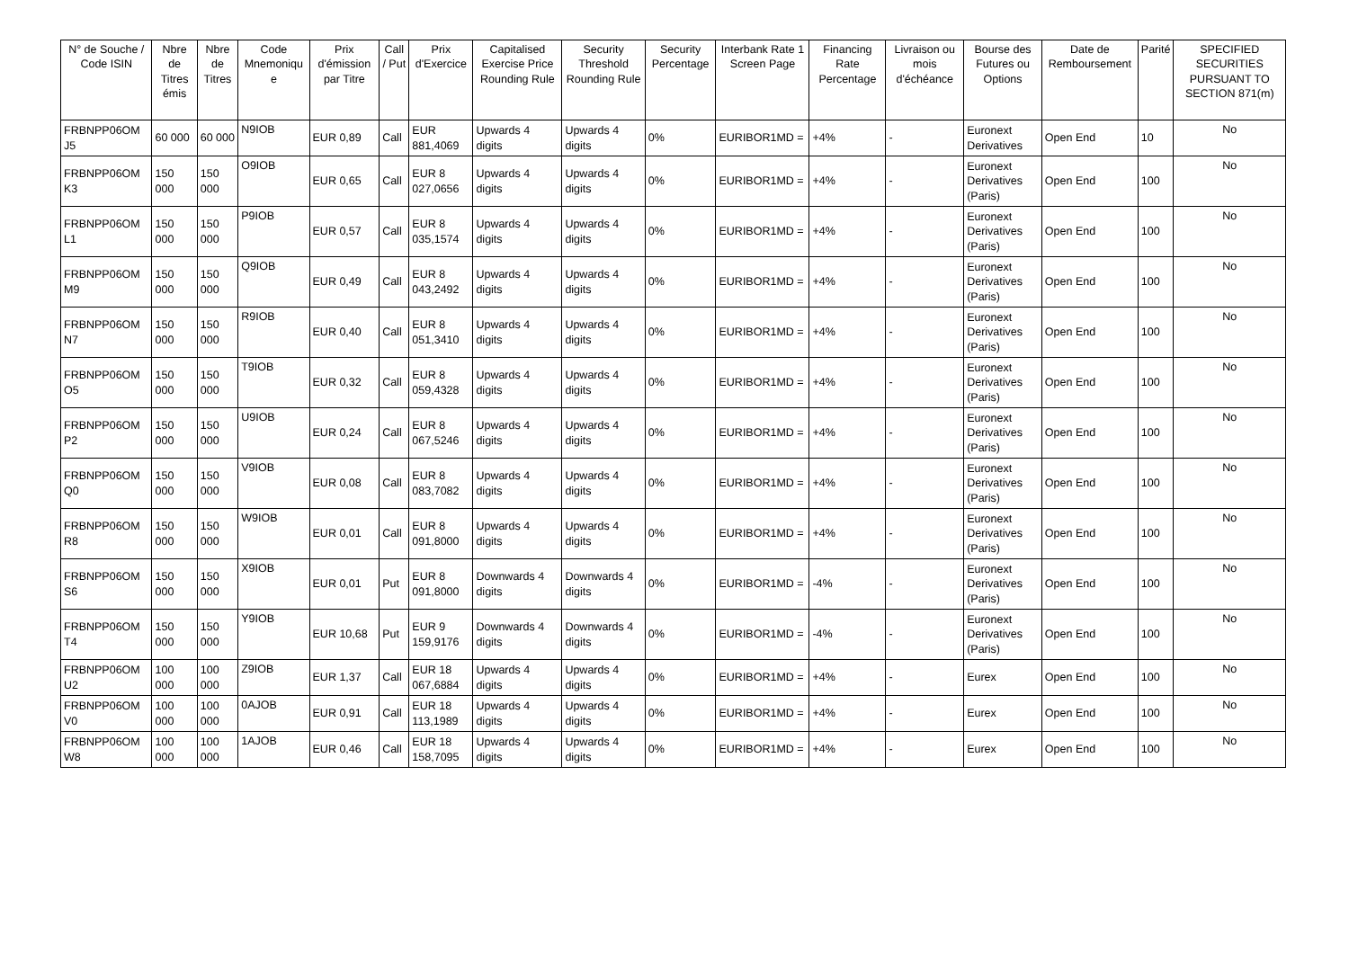| N° de Souche / Code ISIN | Nbre de Titres émis | Nbre de Titres | Code Mnemoniqu e | Prix d'émission par Titre | Call / Put | Prix d'Exercice | Capitalised Exercise Price Rounding Rule | Security Threshold Rounding Rule | Security Percentage | Interbank Rate 1 Screen Page | Financing Rate Percentage | Livraison ou mois d'échéance | Bourse des Futures ou Options | Date de Remboursement | Parité | SPECIFIED SECURITIES PURSUANT TO SECTION 871(m) |
| --- | --- | --- | --- | --- | --- | --- | --- | --- | --- | --- | --- | --- | --- | --- | --- | --- |
| FRBNPP06OM J5 | 60 000 | 60 000 | N9IOB | EUR 0,89 | Call | EUR 881,4069 | Upwards 4 digits | Upwards 4 digits | 0% | EURIBOR1MD = | +4% | - | Euronext Derivatives | Open End | 10 | No |
| FRBNPP06OM K3 | 150 000 | 150 000 | O9IOB | EUR 0,65 | Call | EUR 8 027,0656 | Upwards 4 digits | Upwards 4 digits | 0% | EURIBOR1MD = | +4% | - | Euronext Derivatives (Paris) | Open End | 100 | No |
| FRBNPP06OM L1 | 150 000 | 150 000 | P9IOB | EUR 0,57 | Call | EUR 8 035,1574 | Upwards 4 digits | Upwards 4 digits | 0% | EURIBOR1MD = | +4% | - | Euronext Derivatives (Paris) | Open End | 100 | No |
| FRBNPP06OM M9 | 150 000 | 150 000 | Q9IOB | EUR 0,49 | Call | EUR 8 043,2492 | Upwards 4 digits | Upwards 4 digits | 0% | EURIBOR1MD = | +4% | - | Euronext Derivatives (Paris) | Open End | 100 | No |
| FRBNPP06OM N7 | 150 000 | 150 000 | R9IOB | EUR 0,40 | Call | EUR 8 051,3410 | Upwards 4 digits | Upwards 4 digits | 0% | EURIBOR1MD = | +4% | - | Euronext Derivatives (Paris) | Open End | 100 | No |
| FRBNPP06OM O5 | 150 000 | 150 000 | T9IOB | EUR 0,32 | Call | EUR 8 059,4328 | Upwards 4 digits | Upwards 4 digits | 0% | EURIBOR1MD = | +4% | - | Euronext Derivatives (Paris) | Open End | 100 | No |
| FRBNPP06OM P2 | 150 000 | 150 000 | U9IOB | EUR 0,24 | Call | EUR 8 067,5246 | Upwards 4 digits | Upwards 4 digits | 0% | EURIBOR1MD = | +4% | - | Euronext Derivatives (Paris) | Open End | 100 | No |
| FRBNPP06OM Q0 | 150 000 | 150 000 | V9IOB | EUR 0,08 | Call | EUR 8 083,7082 | Upwards 4 digits | Upwards 4 digits | 0% | EURIBOR1MD = | +4% | - | Euronext Derivatives (Paris) | Open End | 100 | No |
| FRBNPP06OM R8 | 150 000 | 150 000 | W9IOB | EUR 0,01 | Call | EUR 8 091,8000 | Upwards 4 digits | Upwards 4 digits | 0% | EURIBOR1MD = | +4% | - | Euronext Derivatives (Paris) | Open End | 100 | No |
| FRBNPP06OM S6 | 150 000 | 150 000 | X9IOB | EUR 0,01 | Put | EUR 8 091,8000 | Downwards 4 digits | Downwards 4 digits | 0% | EURIBOR1MD = | -4% | - | Euronext Derivatives (Paris) | Open End | 100 | No |
| FRBNPP06OM T4 | 150 000 | 150 000 | Y9IOB | EUR 10,68 | Put | EUR 9 159,9176 | Downwards 4 digits | Downwards 4 digits | 0% | EURIBOR1MD = | -4% | - | Euronext Derivatives (Paris) | Open End | 100 | No |
| FRBNPP06OM U2 | 100 000 | 100 000 | Z9IOB | EUR 1,37 | Call | EUR 18 067,6884 | Upwards 4 digits | Upwards 4 digits | 0% | EURIBOR1MD = | +4% | - | Eurex | Open End | 100 | No |
| FRBNPP06OM V0 | 100 000 | 100 000 | 0AJOB | EUR 0,91 | Call | EUR 18 113,1989 | Upwards 4 digits | Upwards 4 digits | 0% | EURIBOR1MD = | +4% | - | Eurex | Open End | 100 | No |
| FRBNPP06OM W8 | 100 000 | 100 000 | 1AJOB | EUR 0,46 | Call | EUR 18 158,7095 | Upwards 4 digits | Upwards 4 digits | 0% | EURIBOR1MD = | +4% | - | Eurex | Open End | 100 | No |